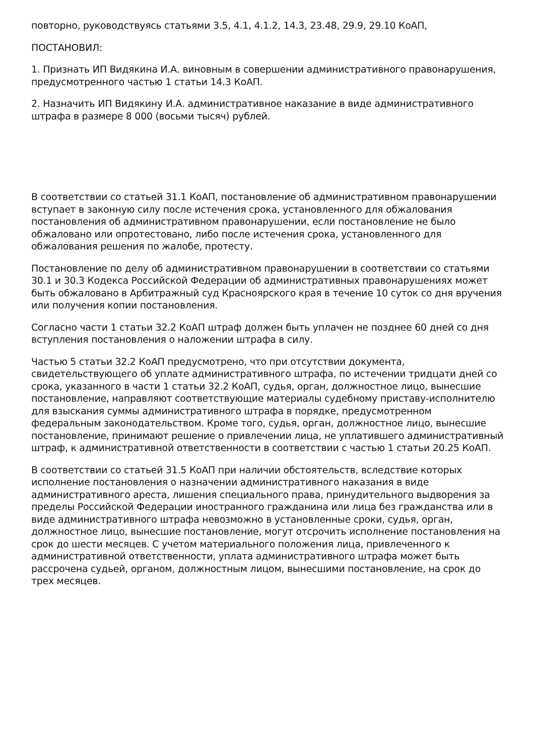повторно, руководствуясь статьями 3.5, 4.1, 4.1.2, 14.3, 23.48, 29.9, 29.10 КоАП,
ПОСТАНОВИЛ:
1. Признать ИП Видякина И.А. виновным в совершении административного правонарушения, предусмотренного частью 1 статьи 14.3 КоАП.
2. Назначить ИП Видякину И.А. административное наказание в виде административного штрафа в размере 8 000 (восьми тысяч) рублей.
В соответствии со статьей 31.1 КоАП, постановление об административном правонарушении вступает в законную силу после истечения срока, установленного для обжалования постановления об административном правонарушении, если постановление не было обжаловано или опротестовано, либо после истечения срока, установленного для обжалования решения по жалобе, протесту.
Постановление по делу об административном правонарушении в соответствии со статьями 30.1 и 30.3 Кодекса Российской Федерации об административных правонарушениях может быть обжаловано в Арбитражный суд Красноярского края в течение 10 суток со дня вручения или получения копии постановления.
Согласно части 1 статьи 32.2 КоАП штраф должен быть уплачен не позднее 60 дней со дня вступления постановления о наложении штрафа в силу.
Частью 5 статьи 32.2 КоАП предусмотрено, что при отсутствии документа, свидетельствующего об уплате административного штрафа, по истечении тридцати дней со срока, указанного в части 1 статьи 32.2 КоАП, судья, орган, должностное лицо, вынесшие постановление, направляют соответствующие материалы судебному приставу-исполнителю для взыскания суммы административного штрафа в порядке, предусмотренном федеральным законодательством. Кроме того, судья, орган, должностное лицо, вынесшие постановление, принимают решение о привлечении лица, не уплатившего административный штраф, к административной ответственности в соответствии с частью 1 статьи 20.25 КоАП.
В соответствии со статьей 31.5 КоАП при наличии обстоятельств, вследствие которых исполнение постановления о назначении административного наказания в виде административного ареста, лишения специального права, принудительного выдворения за пределы Российской Федерации иностранного гражданина или лица без гражданства или в виде административного штрафа невозможно в установленные сроки, судья, орган, должностное лицо, вынесшие постановление, могут отсрочить исполнение постановления на срок до шести месяцев. С учетом материального положения лица, привлеченного к административной ответственности, уплата административного штрафа может быть рассрочена судьей, органом, должностным лицом, вынесшими постановление, на срок до трех месяцев.